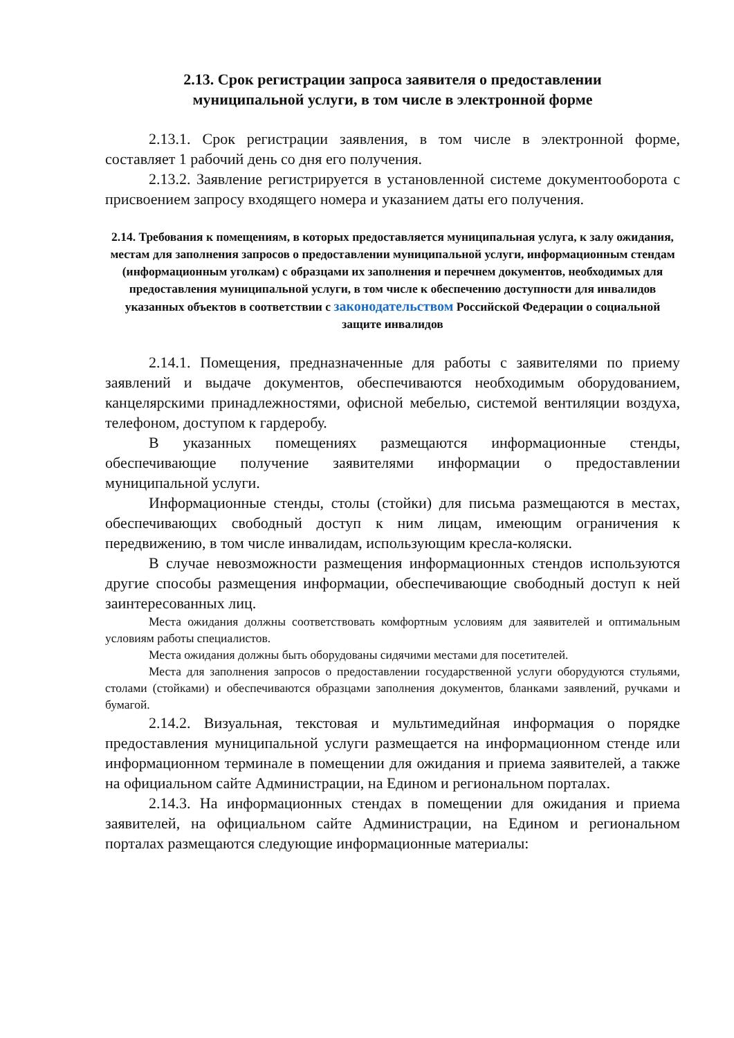2.13. Срок регистрации запроса заявителя о предоставлении
муниципальной услуги, в том числе в электронной форме
2.13.1. Срок регистрации заявления, в том числе в электронной форме, составляет 1 рабочий день со дня его получения.
2.13.2. Заявление регистрируется в установленной системе документооборота с присвоением запросу входящего номера и указанием даты его получения.
2.14. Требования к помещениям, в которых предоставляется муниципальная услуга, к залу ожидания, местам для заполнения запросов о предоставлении муниципальной услуги, информационным стендам (информационным уголкам) с образцами их заполнения и перечнем документов, необходимых для предоставления муниципальной услуги, в том числе к обеспечению доступности для инвалидов указанных объектов в соответствии с законодательством Российской Федерации о социальной защите инвалидов
2.14.1. Помещения, предназначенные для работы с заявителями по приему заявлений и выдаче документов, обеспечиваются необходимым оборудованием, канцелярскими принадлежностями, офисной мебелью, системой вентиляции воздуха, телефоном, доступом к гардеробу.
В указанных помещениях размещаются информационные стенды, обеспечивающие получение заявителями информации о предоставлении муниципальной услуги.
Информационные стенды, столы (стойки) для письма размещаются в местах, обеспечивающих свободный доступ к ним лицам, имеющим ограничения к передвижению, в том числе инвалидам, использующим кресла-коляски.
В случае невозможности размещения информационных стендов используются другие способы размещения информации, обеспечивающие свободный доступ к ней заинтересованных лиц.
Места ожидания должны соответствовать комфортным условиям для заявителей и оптимальным условиям работы специалистов.
Места ожидания должны быть оборудованы сидячими местами для посетителей.
Места для заполнения запросов о предоставлении государственной услуги оборудуются стульями, столами (стойками) и обеспечиваются образцами заполнения документов, бланками заявлений, ручками и бумагой.
2.14.2. Визуальная, текстовая и мультимедийная информация о порядке предоставления муниципальной услуги размещается на информационном стенде или информационном терминале в помещении для ожидания и приема заявителей, а также на официальном сайте Администрации, на Едином и региональном порталах.
2.14.3. На информационных стендах в помещении для ожидания и приема заявителей, на официальном сайте Администрации, на Едином и региональном порталах размещаются следующие информационные материалы: